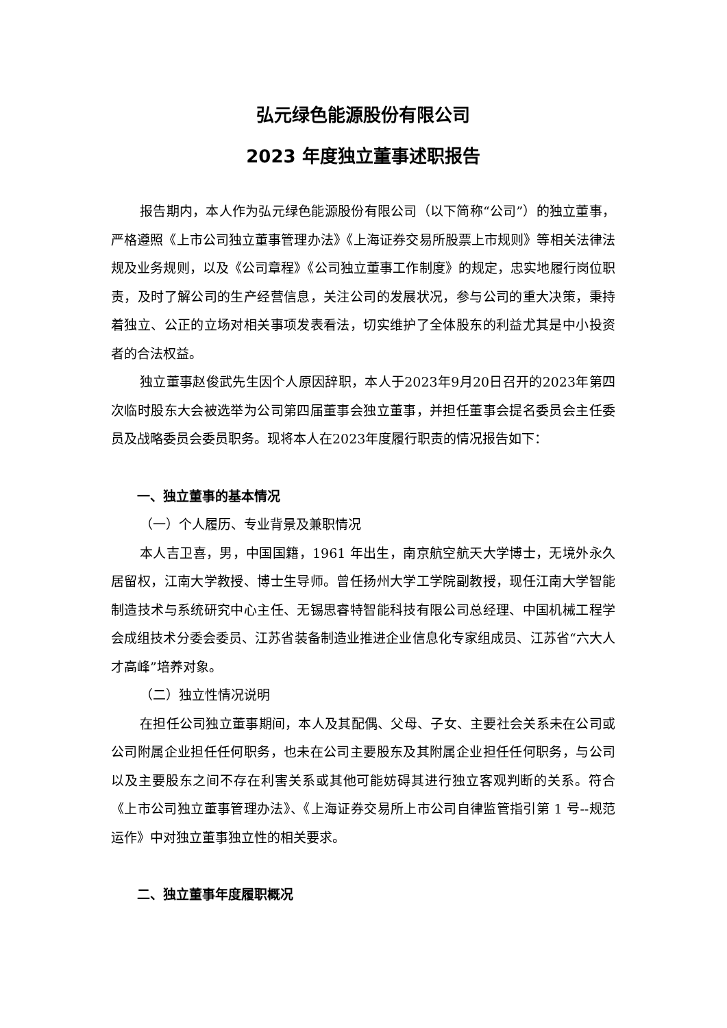弘元绿色能源股份有限公司
2023 年度独立董事述职报告
报告期内，本人作为弘元绿色能源股份有限公司（以下简称“公司”）的独立董事，严格遵照《上市公司独立董事管理办法》《上海证券交易所股票上市规则》等相关法律法规及业务规则，以及《公司章程》《公司独立董事工作制度》的规定，忠实地履行岗位职责，及时了解公司的生产经营信息，关注公司的发展状况，参与公司的重大决策，秉持着独立、公正的立场对相关事项发表看法，切实维护了全体股东的利益尤其是中小投资者的合法权益。
独立董事赵俊武先生因个人原因辞职，本人于2023年9月20日召开的2023年第四次临时股东大会被选举为公司第四届董事会独立董事，并担任董事会提名委员会主任委员及战略委员会委员职务。现将本人在2023年度履行职责的情况报告如下：
一、独立董事的基本情况
（一）个人履历、专业背景及兼职情况
本人吉卫喜，男，中国国籍，1961 年出生，南京航空航天大学博士，无境外永久居留权，江南大学教授、博士生导师。曾任扬州大学工学院副教授，现任江南大学智能制造技术与系统研究中心主任、无锡思睿特智能科技有限公司总经理、中国机械工程学会成组技术分委会委员、江苏省装备制造业推进企业信息化专家组成员、江苏省“六大人才高峰”培养对象。
（二）独立性情况说明
在担任公司独立董事期间，本人及其配偶、父母、子女、主要社会关系未在公司或公司附属企业担任任何职务，也未在公司主要股东及其附属企业担任任何职务，与公司以及主要股东之间不存在利害关系或其他可能妨碍其进行独立客观判断的关系。符合《上市公司独立董事管理办法》、《上海证券交易所上市公司自律监管指引第 1 号--规范运作》中对独立董事独立性的相关要求。
二、独立董事年度履职概况